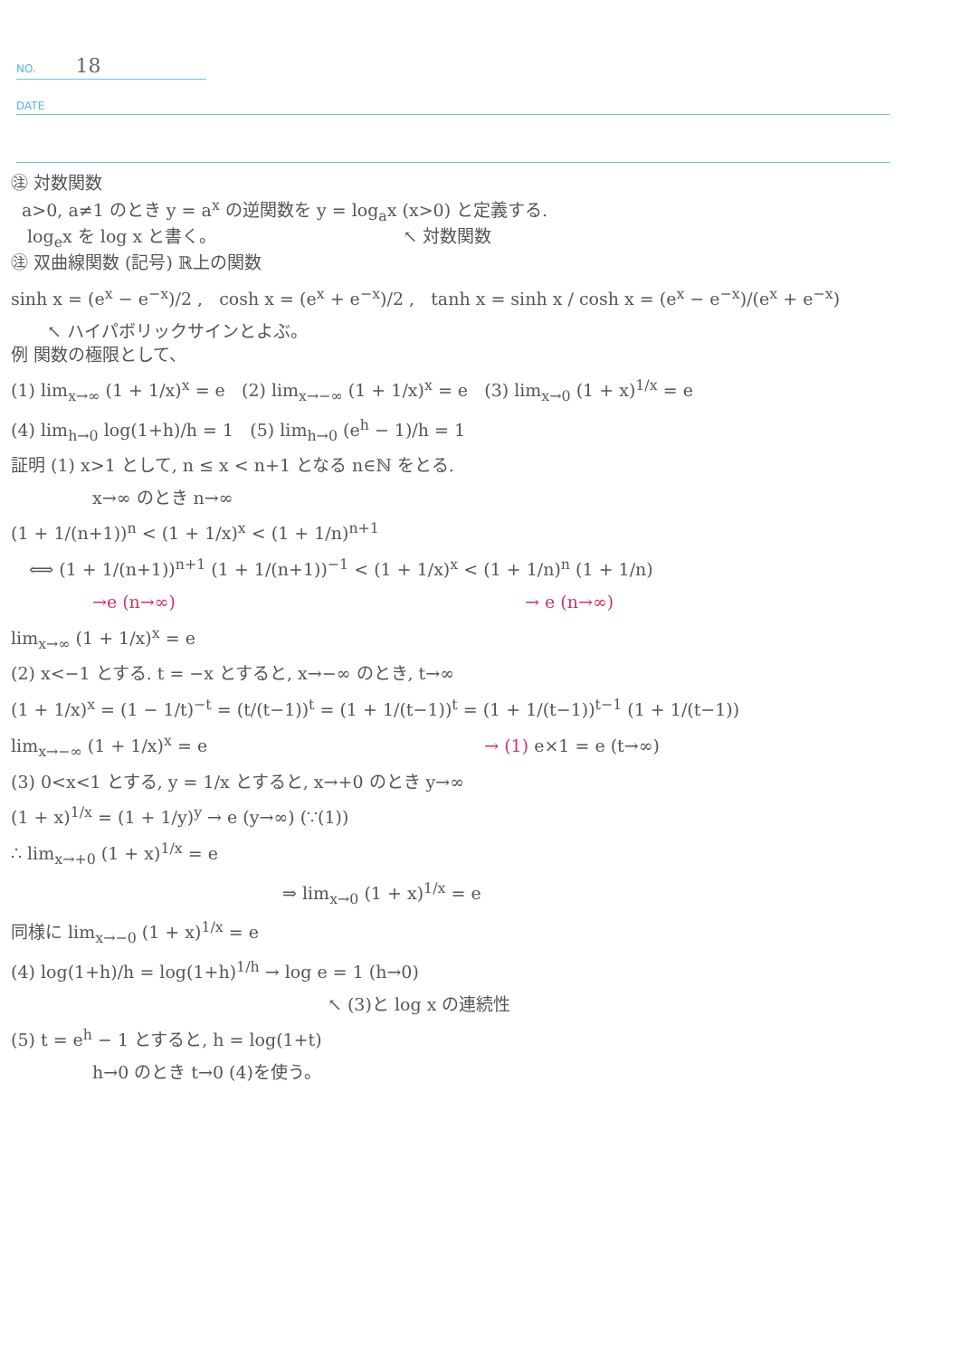NO. 18
DATE
㊟ 対数関数
a>0, a≠1 のとき y = a<sup>x</sup> の逆関数を y = log<sub>a</sub>x (x>0) と定義する.
log<sub>e</sub>x を log x と書く。 ↖ 対数関数
㊟ 双曲線関数 (記号) ℝ上の関数
sinh x = (e<sup>x</sup> − e<sup>−x</sup>)/2 , cosh x = (e<sup>x</sup> + e<sup>−x</sup>)/2 , tanh x = sinh x / cosh x = (e<sup>x</sup> − e<sup>−x</sup>)/(e<sup>x</sup> + e<sup>−x</sup>)
↖ ハイパボリックサインとよぶ。
例 関数の極限として、
(1) lim<sub>x→∞</sub> (1 + 1/x)<sup>x</sup> = e (2) lim<sub>x→−∞</sub> (1 + 1/x)<sup>x</sup> = e (3) lim<sub>x→0</sub> (1 + x)<sup>1/x</sup> = e
(4) lim<sub>h→0</sub> log(1+h)/h = 1 (5) lim<sub>h→0</sub> (e<sup>h</sup> − 1)/h = 1
証明 (1) x>1 として, n ≤ x < n+1 となる n∈ℕ をとる.
x→∞ のとき n→∞
(1 + 1/(n+1))<sup>n</sup> < (1 + 1/x)<sup>x</sup> < (1 + 1/n)<sup>n+1</sup>
⟺ (1 + 1/(n+1))<sup>n+1</sup> (1 + 1/(n+1))<sup>−1</sup> < (1 + 1/x)<sup>x</sup> < (1 + 1/n)<sup>n</sup> (1 + 1/n)
→e (n→∞) → e (n→∞)
lim<sub>x→∞</sub> (1 + 1/x)<sup>x</sup> = e
(2) x<−1 とする. t = −x とすると, x→−∞ のとき, t→∞
(1 + 1/x)<sup>x</sup> = (1 − 1/t)<sup>−t</sup> = (t/(t−1))<sup>t</sup> = (1 + 1/(t−1))<sup>t</sup> = (1 + 1/(t−1))<sup>t−1</sup> (1 + 1/(t−1))
lim<sub>x→−∞</sub> (1 + 1/x)<sup>x</sup> = e → (1) e×1 = e (t→∞)
(3) 0<x<1 とする, y = 1/x とすると, x→+0 のとき y→∞
(1 + x)<sup>1/x</sup> = (1 + 1/y)<sup>y</sup> → e (y→∞) (∵(1))
∴ lim<sub>x→+0</sub> (1 + x)<sup>1/x</sup> = e
⇒ lim<sub>x→0</sub> (1 + x)<sup>1/x</sup> = e
同様に lim<sub>x→−0</sub> (1 + x)<sup>1/x</sup> = e
(4) log(1+h)/h = log(1+h)<sup>1/h</sup> → log e = 1 (h→0)
↖ (3)と log x の連続性
(5) t = e<sup>h</sup> − 1 とすると, h = log(1+t)
h→0 のとき t→0 (4)を使う。